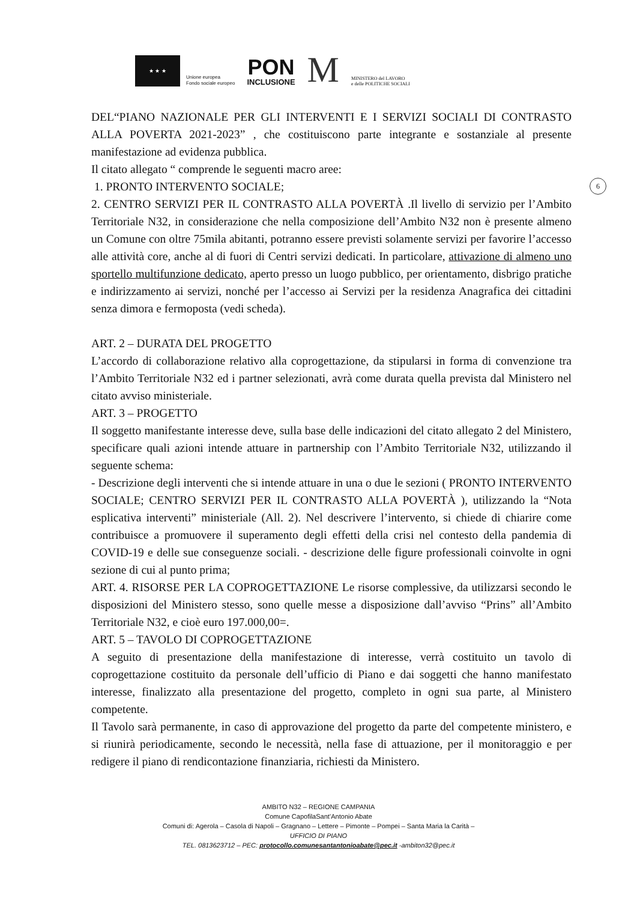★ ★ ★
Unione europea
Fondo sociale europeo
PON
INCLUSIONE
M
MINISTERO del LAVORO
e delle POLITICHE SOCIALI
6
DEL“PIANO NAZIONALE PER GLI INTERVENTI E I SERVIZI SOCIALI DI CONTRASTO ALLA POVERTA 2021-2023” , che costituiscono parte integrante e sostanziale al presente manifestazione ad evidenza pubblica.
Il citato allegato “ comprende le seguenti macro aree:
1. PRONTO INTERVENTO SOCIALE;
2. CENTRO SERVIZI PER IL CONTRASTO ALLA POVERTÀ .Il livello di servizio per l’Ambito Territoriale N32, in considerazione che nella composizione dell’Ambito N32 non è presente almeno un Comune con oltre 75mila abitanti, potranno essere previsti solamente servizi per favorire l’accesso alle attività core, anche al di fuori di Centri servizi dedicati. In particolare, attivazione di almeno uno sportello multifunzione dedicato, aperto presso un luogo pubblico, per orientamento, disbrigo pratiche e indirizzamento ai servizi, nonché per l’accesso ai Servizi per la residenza Anagrafica dei cittadini senza dimora e fermoposta (vedi scheda).
ART. 2 – DURATA DEL PROGETTO
L’accordo di collaborazione relativo alla coprogettazione, da stipularsi in forma di convenzione tra l’Ambito Territoriale N32 ed i partner selezionati, avrà come durata quella prevista dal Ministero nel citato avviso ministeriale.
ART. 3 – PROGETTO
Il soggetto manifestante interesse deve, sulla base delle indicazioni del citato allegato 2 del Ministero, specificare quali azioni intende attuare in partnership con l’Ambito Territoriale N32, utilizzando il seguente schema:
- Descrizione degli interventi che si intende attuare in una o due le sezioni ( PRONTO INTERVENTO SOCIALE; CENTRO SERVIZI PER IL CONTRASTO ALLA POVERTÀ ), utilizzando la “Nota esplicativa interventi” ministeriale (All. 2). Nel descrivere l’intervento, si chiede di chiarire come contribuisce a promuovere il superamento degli effetti della crisi nel contesto della pandemia di COVID-19 e delle sue conseguenze sociali. - descrizione delle figure professionali coinvolte in ogni sezione di cui al punto prima;
ART. 4. RISORSE PER LA COPROGETTAZIONE Le risorse complessive, da utilizzarsi secondo le disposizioni del Ministero stesso, sono quelle messe a disposizione dall’avviso “Prins” all’Ambito Territoriale N32, e cioè euro 197.000,00=.
ART. 5 – TAVOLO DI COPROGETTAZIONE
A seguito di presentazione della manifestazione di interesse, verrà costituito un tavolo di coprogettazione costituito da personale dell’ufficio di Piano e dai soggetti che hanno manifestato interesse, finalizzato alla presentazione del progetto, completo in ogni sua parte, al Ministero competente.
Il Tavolo sarà permanente, in caso di approvazione del progetto da parte del competente ministero, e si riunirà periodicamente, secondo le necessità, nella fase di attuazione, per il monitoraggio e per redigere il piano di rendicontazione finanziaria, richiesti da Ministero.
AMBITO N32 – REGIONE CAMPANIA
Comune CapofilaSant’Antonio Abate
Comuni di: Agerola – Casola di Napoli – Gragnano – Lettere – Pimonte – Pompei – Santa Maria la Carità –
UFFICIO DI PIANO
TEL. 0813623712 – PEC: protocollo.comunesantantonioabate@pec.it -ambiton32@pec.it